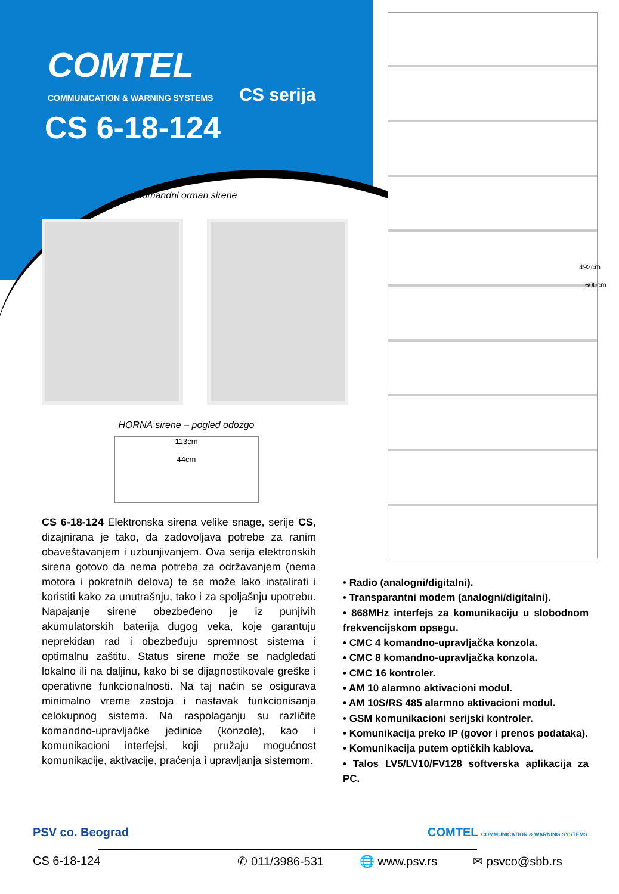COMTEL
COMMUNICATION & WARNING SYSTEMS CS serija
CS 6-18-124
Komandni orman sirene
HORNA sirene – pogled odozgo
113cm
44cm
CS 6-18-124 Elektronska sirena velike snage, serije CS, dizajnirana je tako, da zadovoljava potrebe za ranim obaveštavanjem i uzbunjivanjem. Ova serija elektronskih sirena gotovo da nema potreba za održavanjem (nema motora i pokretnih delova) te se može lako instalirati i koristiti kako za unutrašnju, tako i za spoljašnju upotrebu. Napajanje sirene obezbeđeno je iz punjivih akumulatorskih baterija dugog veka, koje garantuju neprekidan rad i obezbeđuju spremnost sistema i optimalnu zaštitu. Status sirene može se nadgledati lokalno ili na daljinu, kako bi se dijagnostikovale greške i operativne funkcionalnosti. Na taj način se osigurava minimalno vreme zastoja i nastavak funkcionisanja celokupnog sistema. Na raspolaganju su različite komandno-upravljačke jedinice (konzole), kao i komunikacioni interfejsi, koji pružaju mogućnost komunikacije, aktivacije, praćenja i upravljanja sistemom.
492cm
600cm
• Radio (analogni/digitalni).
• Transparantni modem (analogni/digitalni).
• 868MHz interfejs za komunikaciju u slobodnom frekvencijskom opsegu.
• CMC 4 komandno-upravljačka konzola.
• CMC 8 komandno-upravljačka konzola.
• CMC 16 kontroler.
• AM 10 alarmno aktivacioni modul.
• AM 10S/RS 485 alarmno aktivacioni modul.
• GSM komunikacioni serijski kontroler.
• Komunikacija preko IP (govor i prenos podataka).
• Komunikacija putem optičkih kablova.
• Talos LV5/LV10/FV128 softverska aplikacija za PC.
PSV co. Beograd COMTEL COMMUNICATION & WARNING SYSTEMS
CS 6-18-124 ✆ 011/3986-531 🌐 www.psv.rs ✉ psvco@sbb.rs